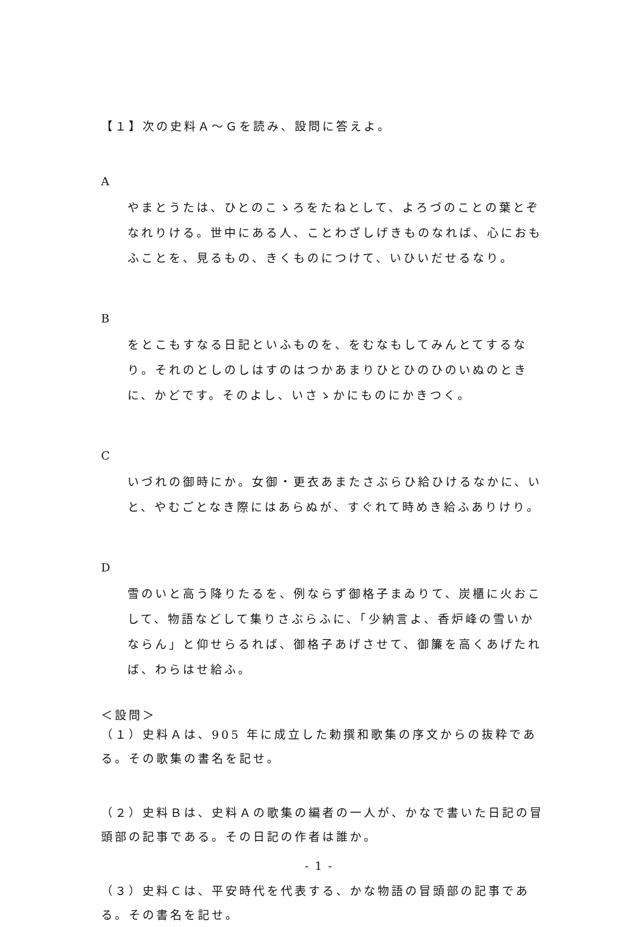【１】次の史料Ａ～Ｇを読み、設問に答えよ。
A
やまとうたは、ひとのこゝろをたねとして、よろづのことの葉とぞなれりける。世中にある人、ことわざしげきものなれば、心におもふことを、見るもの、きくものにつけて、いひいだせるなり。
B
をとこもすなる日記といふものを、をむなもしてみんとてするなり。それのとしのしはすのはつかあまりひとひのひのいぬのときに、かどです。そのよし、いさゝかにものにかきつく。
C
いづれの御時にか。女御・更衣あまたさぶらひ給ひけるなかに、いと、やむごとなき際にはあらぬが、すぐれて時めき給ふありけり。
D
雪のいと高う降りたるを、例ならず御格子まゐりて、炭櫃に火おこして、物語などして集りさぶらふに、「少納言よ、香炉峰の雪いかならん」と仰せらるれば、御格子あげさせて、御簾を高くあげたれば、わらはせ給ふ。
＜設問＞
（１）史料Ａは、905 年に成立した勅撰和歌集の序文からの抜粋である。その歌集の書名を記せ。
（２）史料Ｂは、史料Ａの歌集の編者の一人が、かなで書いた日記の冒頭部の記事である。その日記の作者は誰か。
（３）史料Ｃは、平安時代を代表する、かな物語の冒頭部の記事である。その書名を記せ。
- 1 -